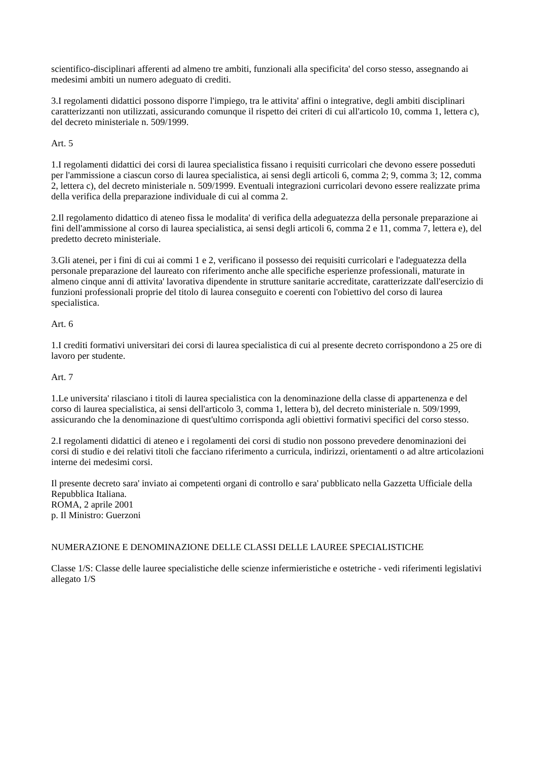scientifico-disciplinari afferenti ad almeno tre ambiti, funzionali alla specificita' del corso stesso, assegnando ai medesimi ambiti un numero adeguato di crediti.
3.I regolamenti didattici possono disporre l'impiego, tra le attivita' affini o integrative, degli ambiti disciplinari caratterizzanti non utilizzati, assicurando comunque il rispetto dei criteri di cui all'articolo 10, comma 1, lettera c), del decreto ministeriale n. 509/1999.
Art. 5
1.I regolamenti didattici dei corsi di laurea specialistica fissano i requisiti curricolari che devono essere posseduti per l'ammissione a ciascun corso di laurea specialistica, ai sensi degli articoli 6, comma 2; 9, comma 3; 12, comma 2, lettera c), del decreto ministeriale n. 509/1999. Eventuali integrazioni curricolari devono essere realizzate prima della verifica della preparazione individuale di cui al comma 2.
2.Il regolamento didattico di ateneo fissa le modalita' di verifica della adeguatezza della personale preparazione ai fini dell'ammissione al corso di laurea specialistica, ai sensi degli articoli 6, comma 2 e 11, comma 7, lettera e), del predetto decreto ministeriale.
3.Gli atenei, per i fini di cui ai commi 1 e 2, verificano il possesso dei requisiti curricolari e l'adeguatezza della personale preparazione del laureato con riferimento anche alle specifiche esperienze professionali, maturate in almeno cinque anni di attivita' lavorativa dipendente in strutture sanitarie accreditate, caratterizzate dall'esercizio di funzioni professionali proprie del titolo di laurea conseguito e coerenti con l'obiettivo del corso di laurea specialistica.
Art. 6
1.I crediti formativi universitari dei corsi di laurea specialistica di cui al presente decreto corrispondono a 25 ore di lavoro per studente.
Art. 7
1.Le universita' rilasciano i titoli di laurea specialistica con la denominazione della classe di appartenenza e del corso di laurea specialistica, ai sensi dell'articolo 3, comma 1, lettera b), del decreto ministeriale n. 509/1999, assicurando che la denominazione di quest'ultimo corrisponda agli obiettivi formativi specifici del corso stesso.
2.I regolamenti didattici di ateneo e i regolamenti dei corsi di studio non possono prevedere denominazioni dei corsi di studio e dei relativi titoli che facciano riferimento a curricula, indirizzi, orientamenti o ad altre articolazioni interne dei medesimi corsi.
Il presente decreto sara' inviato ai competenti organi di controllo e sara' pubblicato nella Gazzetta Ufficiale della Repubblica Italiana.
ROMA, 2 aprile 2001
p. Il Ministro: Guerzoni
NUMERAZIONE E DENOMINAZIONE DELLE CLASSI DELLE LAUREE SPECIALISTICHE
Classe 1/S: Classe delle lauree specialistiche delle scienze infermieristiche e ostetriche - vedi riferimenti legislativi allegato 1/S